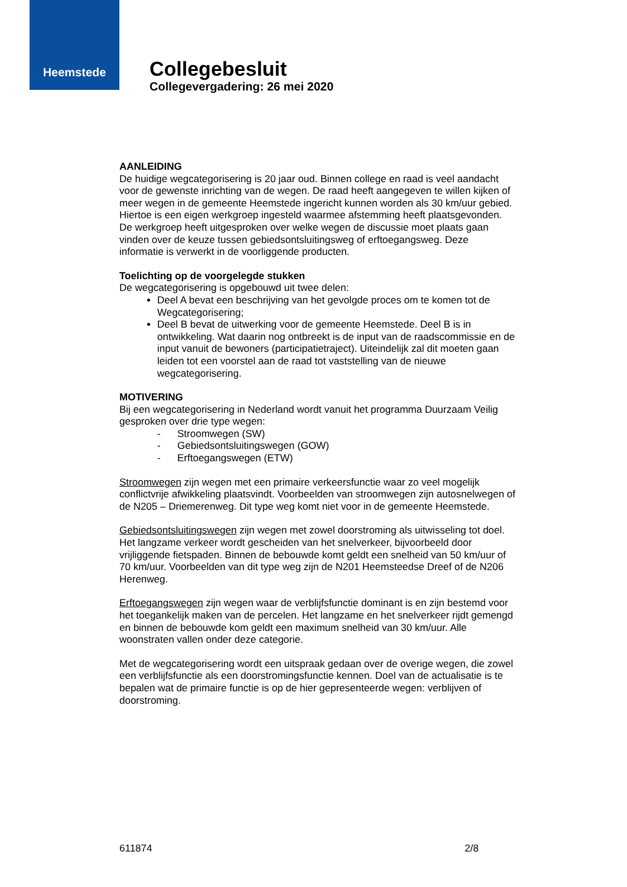Heemstede
Collegebesluit
Collegevergadering: 26 mei 2020
AANLEIDING
De huidige wegcategorisering is 20 jaar oud. Binnen college en raad is veel aandacht voor de gewenste inrichting van de wegen. De raad heeft aangegeven te willen kijken of meer wegen in de gemeente Heemstede ingericht kunnen worden als 30 km/uur gebied. Hiertoe is een eigen werkgroep ingesteld waarmee afstemming heeft plaatsgevonden. De werkgroep heeft uitgesproken over welke wegen de discussie moet plaats gaan vinden over de keuze tussen gebiedsontsluitingsweg of erftoegangsweg. Deze informatie is verwerkt in de voorliggende producten.
Toelichting op de voorgelegde stukken
De wegcategorisering is opgebouwd uit twee delen:
Deel A bevat een beschrijving van het gevolgde proces om te komen tot de Wegcategorisering;
Deel B bevat de uitwerking voor de gemeente Heemstede. Deel B is in ontwikkeling. Wat daarin nog ontbreekt is de input van de raadscommissie en de input vanuit de bewoners (participatietraject). Uiteindelijk zal dit moeten gaan leiden tot een voorstel aan de raad tot vaststelling van de nieuwe wegcategorisering.
MOTIVERING
Bij een wegcategorisering in Nederland wordt vanuit het programma Duurzaam Veilig gesproken over drie type wegen:
- Stroomwegen (SW)
- Gebiedsontsluitingswegen (GOW)
- Erftoegangswegen (ETW)
Stroomwegen zijn wegen met een primaire verkeersfunctie waar zo veel mogelijk conflictvrije afwikkeling plaatsvindt. Voorbeelden van stroomwegen zijn autosnelwegen of de N205 – Driemerenweg. Dit type weg komt niet voor in de gemeente Heemstede.
Gebiedsontsluitingswegen zijn wegen met zowel doorstroming als uitwisseling tot doel. Het langzame verkeer wordt gescheiden van het snelverkeer, bijvoorbeeld door vrijliggende fietspaden. Binnen de bebouwde komt geldt een snelheid van 50 km/uur of 70 km/uur. Voorbeelden van dit type weg zijn de N201 Heemsteedse Dreef of de N206 Herenweg.
Erftoegangswegen zijn wegen waar de verblijfsfunctie dominant is en zijn bestemd voor het toegankelijk maken van de percelen. Het langzame en het snelverkeer rijdt gemengd en binnen de bebouwde kom geldt een maximum snelheid van 30 km/uur. Alle woonstraten vallen onder deze categorie.
Met de wegcategorisering wordt een uitspraak gedaan over de overige wegen, die zowel een verblijfsfunctie als een doorstromingsfunctie kennen. Doel van de actualisatie is te bepalen wat de primaire functie is op de hier gepresenteerde wegen: verblijven of doorstroming.
611874 2/8